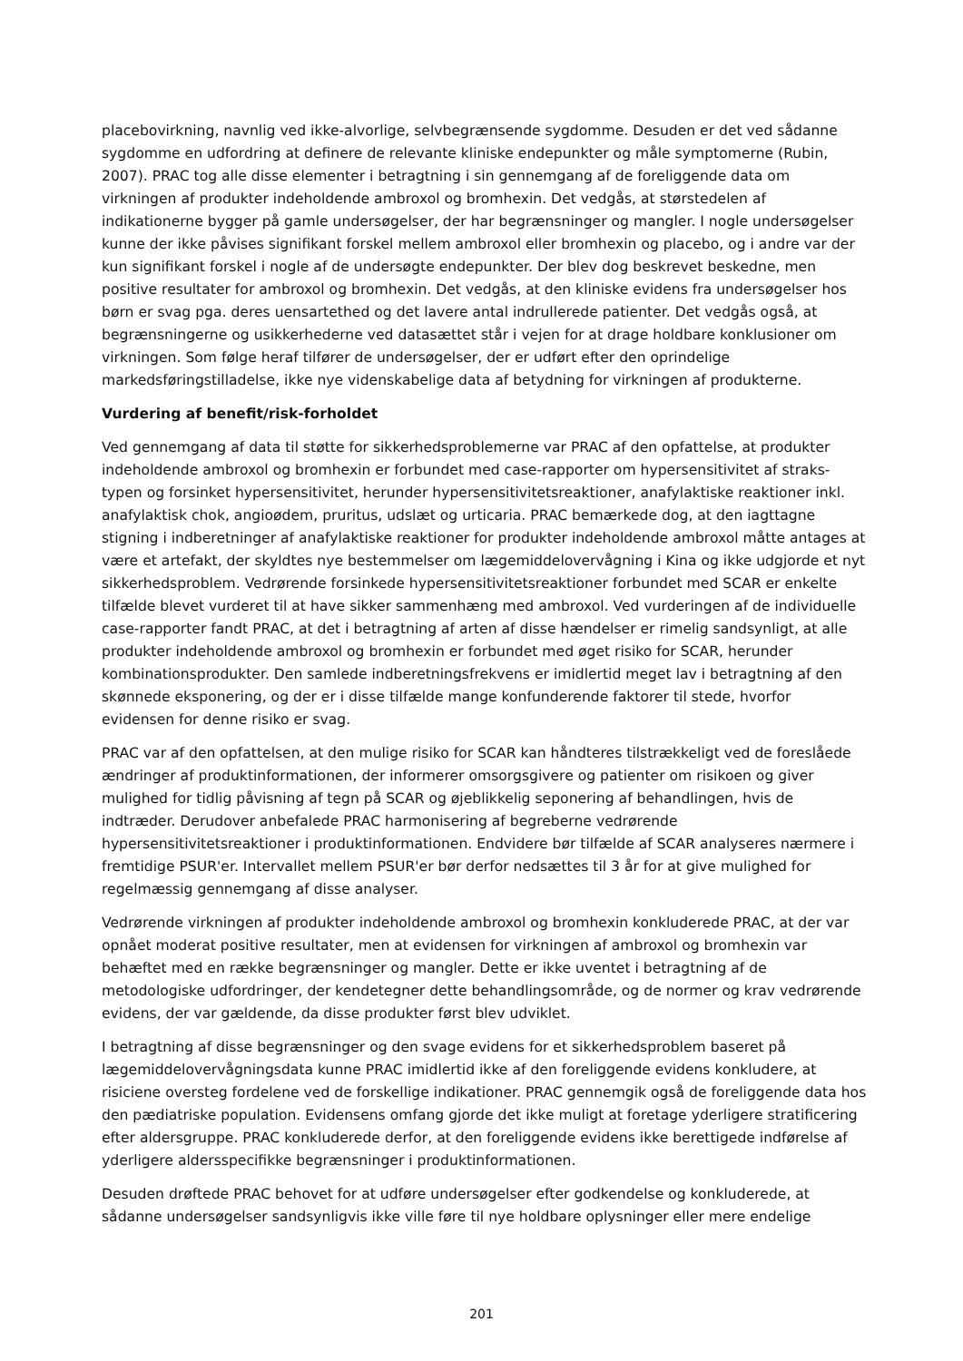placebovirkning, navnlig ved ikke-alvorlige, selvbegrænsende sygdomme. Desuden er det ved sådanne sygdomme en udfordring at definere de relevante kliniske endepunkter og måle symptomerne (Rubin, 2007). PRAC tog alle disse elementer i betragtning i sin gennemgang af de foreliggende data om virkningen af produkter indeholdende ambroxol og bromhexin. Det vedgås, at størstedelen af indikationerne bygger på gamle undersøgelser, der har begrænsninger og mangler. I nogle undersøgelser kunne der ikke påvises signifikant forskel mellem ambroxol eller bromhexin og placebo, og i andre var der kun signifikant forskel i nogle af de undersøgte endepunkter. Der blev dog beskrevet beskedne, men positive resultater for ambroxol og bromhexin. Det vedgås, at den kliniske evidens fra undersøgelser hos børn er svag pga. deres uensartethed og det lavere antal indrullerede patienter. Det vedgås også, at begrænsningerne og usikkerhederne ved datasættet står i vejen for at drage holdbare konklusioner om virkningen. Som følge heraf tilfører de undersøgelser, der er udført efter den oprindelige markedsføringstilladelse, ikke nye videnskabelige data af betydning for virkningen af produkterne.
Vurdering af benefit/risk-forholdet
Ved gennemgang af data til støtte for sikkerhedsproblemerne var PRAC af den opfattelse, at produkter indeholdende ambroxol og bromhexin er forbundet med case-rapporter om hypersensitivitet af straks-typen og forsinket hypersensitivitet, herunder hypersensitivitetsreaktioner, anafylaktiske reaktioner inkl. anafylaktisk chok, angioødem, pruritus, udslæt og urticaria. PRAC bemærkede dog, at den iagttagne stigning i indberetninger af anafylaktiske reaktioner for produkter indeholdende ambroxol måtte antages at være et artefakt, der skyldtes nye bestemmelser om lægemiddelovervågning i Kina og ikke udgjorde et nyt sikkerhedsproblem. Vedrørende forsinkede hypersensitivitetsreaktioner forbundet med SCAR er enkelte tilfælde blevet vurderet til at have sikker sammenhæng med ambroxol. Ved vurderingen af de individuelle case-rapporter fandt PRAC, at det i betragtning af arten af disse hændelser er rimelig sandsynligt, at alle produkter indeholdende ambroxol og bromhexin er forbundet med øget risiko for SCAR, herunder kombinationsprodukter. Den samlede indberetningsfrekvens er imidlertid meget lav i betragtning af den skønnede eksponering, og der er i disse tilfælde mange konfunderende faktorer til stede, hvorfor evidensen for denne risiko er svag.
PRAC var af den opfattelsen, at den mulige risiko for SCAR kan håndteres tilstrækkeligt ved de foreslåede ændringer af produktinformationen, der informerer omsorgsgivere og patienter om risikoen og giver mulighed for tidlig påvisning af tegn på SCAR og øjeblikkelig seponering af behandlingen, hvis de indtræder. Derudover anbefalede PRAC harmonisering af begreberne vedrørende hypersensitivitetsreaktioner i produktinformationen. Endvidere bør tilfælde af SCAR analyseres nærmere i fremtidige PSUR'er. Intervallet mellem PSUR'er bør derfor nedsættes til 3 år for at give mulighed for regelmæssig gennemgang af disse analyser.
Vedrørende virkningen af produkter indeholdende ambroxol og bromhexin konkluderede PRAC, at der var opnået moderat positive resultater, men at evidensen for virkningen af ambroxol og bromhexin var behæftet med en række begrænsninger og mangler. Dette er ikke uventet i betragtning af de metodologiske udfordringer, der kendetegner dette behandlingsområde, og de normer og krav vedrørende evidens, der var gældende, da disse produkter først blev udviklet.
I betragtning af disse begrænsninger og den svage evidens for et sikkerhedsproblem baseret på lægemiddelovervågningsdata kunne PRAC imidlertid ikke af den foreliggende evidens konkludere, at risiciene oversteg fordelene ved de forskellige indikationer. PRAC gennemgik også de foreliggende data hos den pædiatriske population. Evidensens omfang gjorde det ikke muligt at foretage yderligere stratificering efter aldersgruppe. PRAC konkluderede derfor, at den foreliggende evidens ikke berettigede indførelse af yderligere aldersspecifikke begrænsninger i produktinformationen.
Desuden drøftede PRAC behovet for at udføre undersøgelser efter godkendelse og konkluderede, at sådanne undersøgelser sandsynligvis ikke ville føre til nye holdbare oplysninger eller mere endelige
201